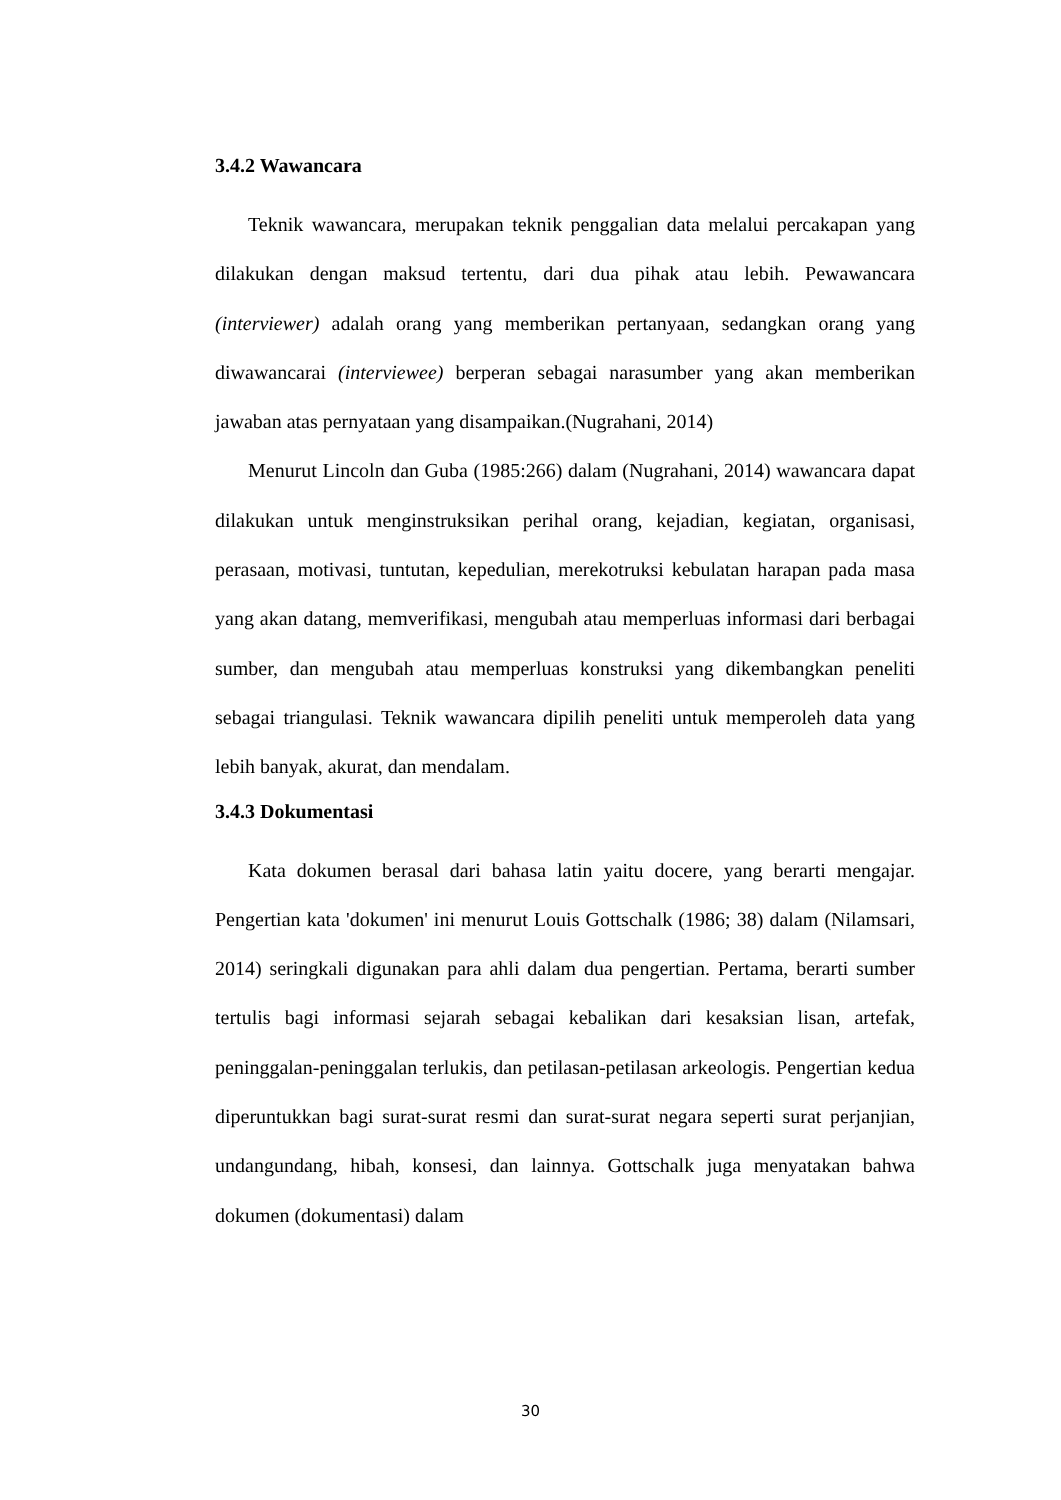3.4.2 Wawancara
Teknik wawancara, merupakan teknik penggalian data melalui percakapan yang dilakukan dengan maksud tertentu, dari dua pihak atau lebih. Pewawancara (interviewer) adalah orang yang memberikan pertanyaan, sedangkan orang yang diwawancarai (interviewee) berperan sebagai narasumber yang akan memberikan jawaban atas pernyataan yang disampaikan.(Nugrahani, 2014)
Menurut Lincoln dan Guba (1985:266) dalam (Nugrahani, 2014) wawancara dapat dilakukan untuk menginstruksikan perihal orang, kejadian, kegiatan, organisasi, perasaan, motivasi, tuntutan, kepedulian, merekotruksi kebulatan harapan pada masa yang akan datang, memverifikasi, mengubah atau memperluas informasi dari berbagai sumber, dan mengubah atau memperluas konstruksi yang dikembangkan peneliti sebagai triangulasi. Teknik wawancara dipilih peneliti untuk memperoleh data yang lebih banyak, akurat, dan mendalam.
3.4.3 Dokumentasi
Kata dokumen berasal dari bahasa latin yaitu docere, yang berarti mengajar. Pengertian kata 'dokumen' ini menurut Louis Gottschalk (1986; 38) dalam (Nilamsari, 2014) seringkali digunakan para ahli dalam dua pengertian. Pertama, berarti sumber tertulis bagi informasi sejarah sebagai kebalikan dari kesaksian lisan, artefak, peninggalan-peninggalan terlukis, dan petilasan-petilasan arkeologis. Pengertian kedua diperuntukkan bagi surat-surat resmi dan surat-surat negara seperti surat perjanjian, undangundang, hibah, konsesi, dan lainnya. Gottschalk juga menyatakan bahwa dokumen (dokumentasi) dalam
30